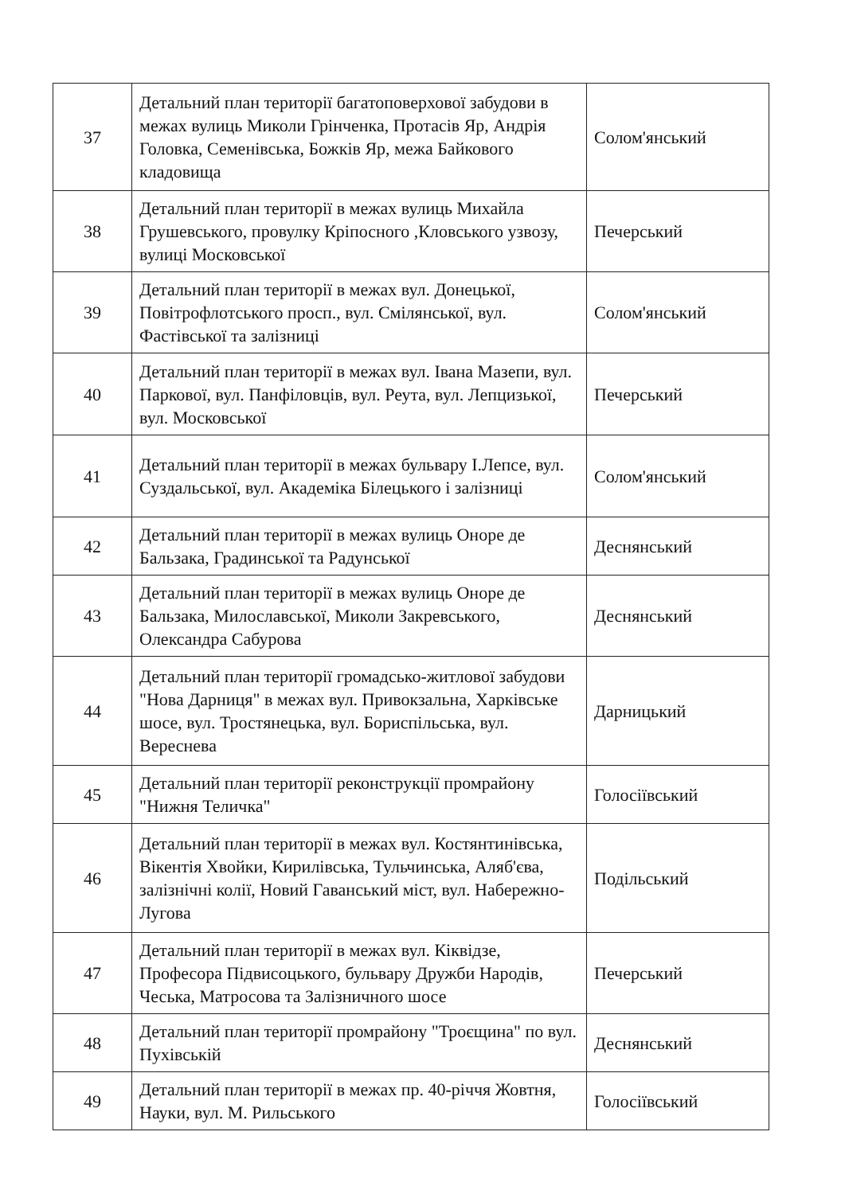| 37 | Детальний план території багатоповерхової забудови в межах вулиць Миколи Грінченка, Протасів Яр, Андрія Головка, Семенівська, Божків Яр, межа Байкового кладовища | Солом'янський |
| 38 | Детальний план території в межах вулиць Михайла Грушевського, провулку Кріпосного ,Кловського узвозу, вулиці Московської | Печерський |
| 39 | Детальний план території в межах вул. Донецької, Повітрофлотського просп., вул. Смілянської, вул. Фастівської та залізниці | Солом'янський |
| 40 | Детальний план території в межах вул. Івана Мазепи, вул. Паркової, вул. Панфіловців, вул. Реута, вул. Лепцизької, вул. Московської | Печерський |
| 41 | Детальний план території в межах бульвару І.Лепсе, вул. Суздальської, вул. Академіка Білецького і залізниці | Солом'янський |
| 42 | Детальний план території в межах вулиць Оноре де Бальзака, Градинської та Радунської | Деснянський |
| 43 | Детальний план території в межах вулиць Оноре де Бальзака, Милославської, Миколи Закревського, Олександра Сабурова | Деснянський |
| 44 | Детальний план території громадсько-житлової забудови "Нова Дарниця" в межах вул. Привокзальна, Харківське шосе, вул. Тростянецька, вул. Бориспільська, вул. Вереснева | Дарницький |
| 45 | Детальний план території реконструкції промрайону "Нижня Теличка" | Голосіївський |
| 46 | Детальний план території в межах вул. Костянтинівська, Вікентія Хвойки, Кирилівська, Тульчинська, Аляб'єва, залізнічні колії, Новий Гаванський міст, вул. Набережно-Лугова | Подільський |
| 47 | Детальний план території в межах вул. Кіквідзе, Професора Підвисоцького, бульвару Дружби Народів, Чеська, Матросова та Залізничного шосе | Печерський |
| 48 | Детальний план території промрайону "Троєщина" по вул. Пухівській | Деснянський |
| 49 | Детальний план території в межах пр. 40-річчя Жовтня, Науки, вул. М. Рильського | Голосіївський |